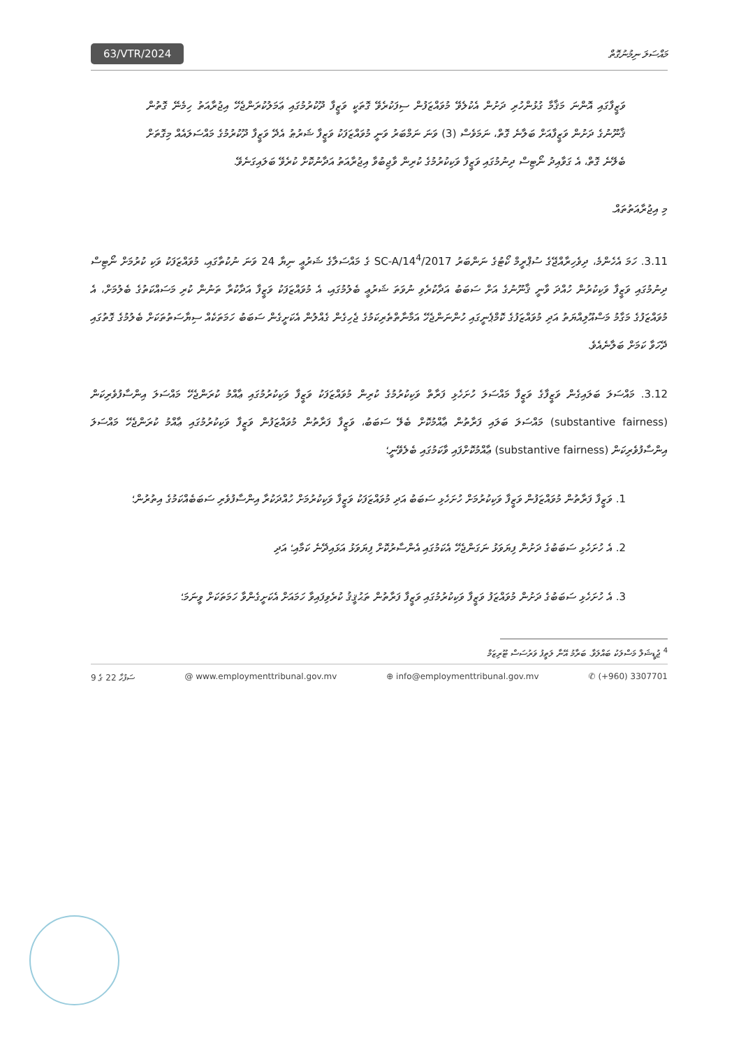63/VTR/2024
މައްސަލަ ނިމުނުގޮތް
ވަޒީފާގައި އޮންނަ މަޤާމާ ގުޅުންހުރި ދަށުން އެކުލެވޭ މުވައްޒަފުން ސިފަކުރެވޭ ގޮތަކީ ވަޒީފާ ދޫކުރުމުގައި ޢަމަލުކުރަންޖެހޭ އިޖުރާއަތު ހިމެނޭ ގޮތުން ޤާނޫނުގެ ދަށުން ވަޒީފާއަށް ބަލާނެ ގޮތް، ނަމަވެސް (3) ވަނަ ނަމްބަރު ވަނީ މުވައްޒަފަކު ވަޒީފާ ޝަރުޠު އެދޭ ވަޒީފާ ދޫކުރުމުގެ މައްސަލައެއް މިގޮތަށް ބެލޭނެ ގޮތް، އެ ގަވާއިދު ނޯޓިސް ދިނުމުގައި ވަޒީފާ ވަކިކުރުމުގެ ކުރިން ވާޖިބުވާ އިޖުރާއަތު އަދާނުކޮށް ކުރެވޭ ބަލައިގަނެވޭ.
މި އިޖުރާއަތުތައް.
3.11. ހަމަ އެހެންމެ، ދިވެހިރާއްޖޭގެ ސުޕްރީމް ކޯޓުގެ ނަންބަރު SC-A/14<sup>4</sup>/2017 ގެ މައްސަލާގެ ޝަރުޢީ ނިޔާ 24 ވަނަ ނުކުތާގައި، މުވައްޒަފަކު ވަކި ކުރުމަށް ނޯޓިސް ދިނުމުގައި ވަޒީފާ ވަކިކުރުން ހުއްދަ ވާނީ ޤާނޫނުގެ އަށް ސަބަބު އަދާކުރެވި ނުވަތަ ޝަރުޢީ ބެލުމުގައި، އެ މުވައްޒަފަކު ވަޒީފާ އަދާކުރާ ތަނުން ކުރި މަސައްކަތުގެ ބެލުމަށް، އެ މުވައްޒަފުގެ މަގާމު މަސްއޫލިއްޔަތު އަދި މުވައްޒަފުގެ ކޮމްޕެނީގައި ހުންނަންޖެހޭ އަމާނާތްތެރިކަމުގެ ޖެހިގެން ގެއްލުން އެކަށީގެން ސަބަބު ހަމަތަކެއް ސިޔާސަތުތަކަށް ބެލުމުގެ ގޮތުގައި ދޭހަވާ ކަމަށް ބަލާނެއެވެ.
3.12. މައްސަލަ ބަލައިގެން ވަޒީފާގެ ވަޒީފާ މައްސަލަ ހުށަހެޅި ފަރާތް ވަކިކުރުމުގެ ކުރިން މުވައްޒަފަކު ވަޒީފާ ވަކިކުރުމުގައި ޢާއްމު ކުރަންޖެހޭ މައްސަލަ އިންސާފުވެރިކަން (substantive fairness) މައްސަލަ ބަލައި ފަރާތުން ޢާއްމުކޮށް ބެލޭ ސަބަބު، ވަޒީފާ ފަރާތުން މުވައްޒަފުން ވަޒީފާ ވަކިކުރުމުގައި ޢާއްމު ކުރަންޖެހޭ މައްސަލަ އިންސާފުވެރިކަން (substantive fairness) ޢާއްމުކޮށްފައި ވާކަމުގައި ބެލެވޭނީ؛
1. ވަޒީފާ ފަރާތުން މުވައްޒަފުން ވަޒީފާ ވަކިކުރުމަށް ހުށަހެޅި ސަބަބު އަދި މުވައްޒަފަކު ވަޒީފާ ވަކިކުރުމަށް ހުއްދަކުރާ އިންސާފުވެރި ސަބަބެއްކަމުގެ އިތުރުން؛
2. އެ ހުށަހެޅި ސަބަބުގެ ދަށުން ފިޔަވަޅު ނަގަންޖެހޭ އެކަމުގައި އެންސާރުކޮށް ފިޔަވަޅު އަޅައިދޭނެ ކަމާއި؛ އަދި
3. އެ ހުށަހެޅި ސަބަބުގެ ދަށުން މުވައްޒަފު ވަޒީފާ ވަކިކުރުމުގައި ވަޒީފާ ފަރާތުން ތަޙުޤީޤު ކުރެވިފައިވާ ހަމައަށް އެކަށީގެންވާ ހަމަތަކަށް ވީނަމަ؛
<sup>4</sup> ޖުޑީޝަލް މަސްލަކު ބައްލަވާ. ބަރާމު އޭނާ ލަތީފު ވަރުސަސް ޓޫރިޒަމް
ސަފުހާ 22 ގެ 9 @ www.employmenttribunal.gov.mv ⊕ info@employmenttribunal.gov.mv ✆ (+960) 3307701